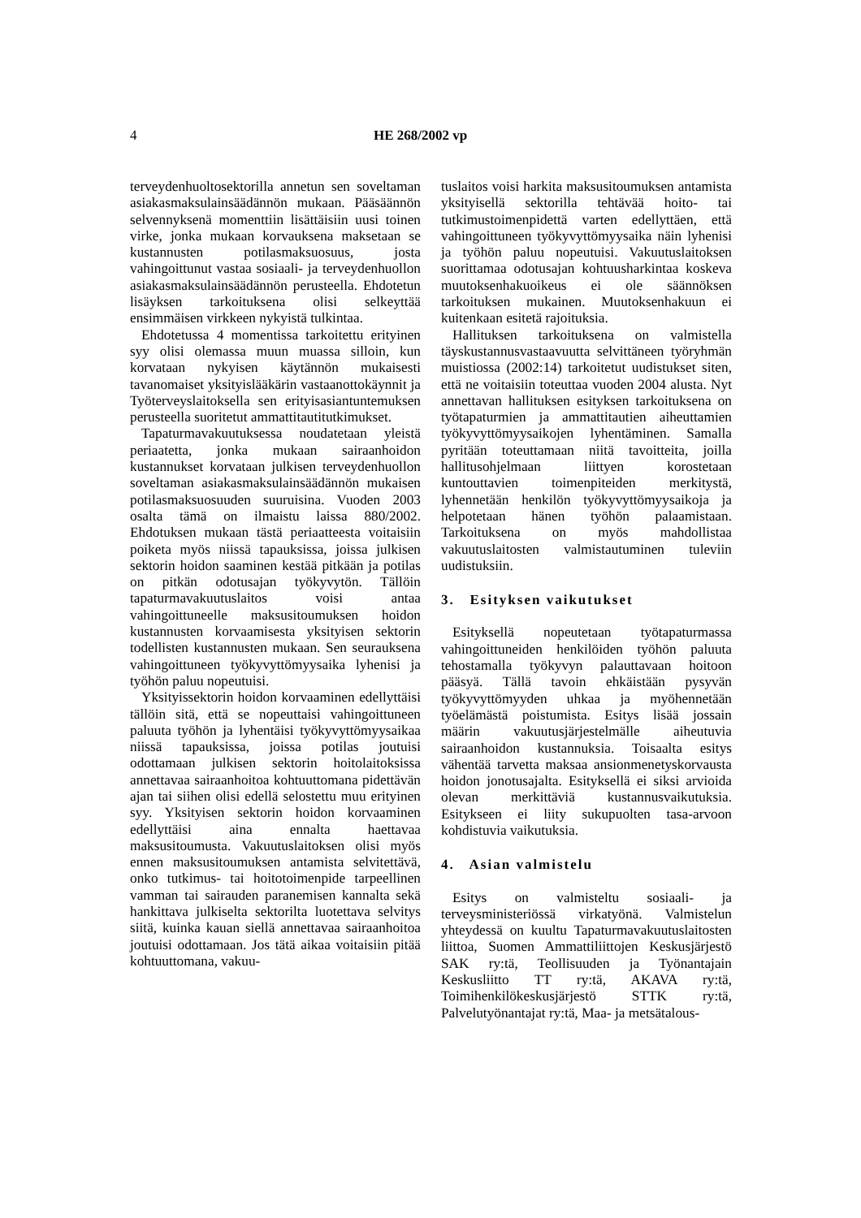4 HE 268/2002 vp
terveydenhuoltosektorilla annetun sen soveltaman asiakasmaksulainsäädännön mukaan. Pääsäännön selvennyksenä momenttiin lisättäisiin uusi toinen virke, jonka mukaan korvauksena maksetaan se kustannusten potilasmaksuosuus, josta vahingoittunut vastaa sosiaali- ja terveydenhuollon asiakasmaksulainsäädännön perusteella. Ehdotetun lisäyksen tarkoituksena olisi selkeyttää ensimmäisen virkkeen nykyistä tulkintaa.
Ehdotetussa 4 momentissa tarkoitettu erityinen syy olisi olemassa muun muassa silloin, kun korvataan nykyisen käytännön mukaisesti tavanomaiset yksityislääkärin vastaanottokäynnit ja Työterveyslaitoksella sen erityisasiantuntemuksen perusteella suoritetut ammattitautitutkimukset.
Tapaturmavakuutuksessa noudatetaan yleistä periaatetta, jonka mukaan sairaanhoidon kustannukset korvataan julkisen terveydenhuollon soveltaman asiakasmaksulainsäädännön mukaisen potilasmaksuosuuden suuruisina. Vuoden 2003 osalta tämä on ilmaistu laissa 880/2002. Ehdotuksen mukaan tästä periaatteesta voitaisiin poiketa myös niissä tapauksissa, joissa julkisen sektorin hoidon saaminen kestää pitkään ja potilas on pitkän odotusajan työkyvytön. Tällöin tapaturmavakuutuslaitos voisi antaa vahingoittuneelle maksusitoumuksen hoidon kustannusten korvaamisesta yksityisen sektorin todellisten kustannusten mukaan. Sen seurauksena vahingoittuneen työkyvyttömyysaika lyhenisi ja työhön paluu nopeutuisi.
Yksityissektorin hoidon korvaaminen edellyttäisi tällöin sitä, että se nopeuttaisi vahingoittuneen paluuta työhön ja lyhentäisi työkyvyttömyysaikaa niissä tapauksissa, joissa potilas joutuisi odottamaan julkisen sektorin hoitolaitoksissa annettavaa sairaanhoitoa kohtuuttomana pidettävän ajan tai siihen olisi edellä selostettu muu erityinen syy. Yksityisen sektorin hoidon korvaaminen edellyttäisi aina ennalta haettavaa maksusitoumusta. Vakuutuslaitoksen olisi myös ennen maksusitoumuksen antamista selvitettävä, onko tutkimus- tai hoitotoimenpide tarpeellinen vamman tai sairauden paranemisen kannalta sekä hankittava julkiselta sektorilta luotettava selvitys siitä, kuinka kauan siellä annettavaa sairaanhoitoa joutuisi odottamaan. Jos tätä aikaa voitaisiin pitää kohtuuttomana, vakuu-
tuslaitos voisi harkita maksusitoumuksen antamista yksityisellä sektorilla tehtävää hoito- tai tutkimustoimenpidettä varten edellyttäen, että vahingoittuneen työkyvyttömyysaika näin lyhenisi ja työhön paluu nopeutuisi. Vakuutuslaitoksen suorittamaa odotusajan kohtuusharkintaa koskeva muutoksenhakuoikeus ei ole säännöksen tarkoituksen mukainen. Muutoksenhakuun ei kuitenkaan esitetä rajoituksia.
Hallituksen tarkoituksena on valmistella täyskustannusvastaavuutta selvittäneen työryhmän muistiossa (2002:14) tarkoitetut uudistukset siten, että ne voitaisiin toteuttaa vuoden 2004 alusta. Nyt annettavan hallituksen esityksen tarkoituksena on työtapaturmien ja ammattitautien aiheuttamien työkyvyttömyysaikojen lyhentäminen. Samalla pyritään toteuttamaan niitä tavoitteita, joilla hallitusohjelmaan liittyen korostetaan kuntouttavien toimenpiteiden merkitystä, lyhennetään henkilön työkyvyttömyysaikoja ja helpotetaan hänen työhön palaamistaan. Tarkoituksena on myös mahdollistaa vakuutuslaitosten valmistautuminen tuleviin uudistuksiin.
3. Esityksen vaikutukset
Esityksellä nopeutetaan työtapaturmassa vahingoittuneiden henkilöiden työhön paluuta tehostamalla työkyvyn palauttavaan hoitoon pääsyä. Tällä tavoin ehkäistään pysyvän työkyvyttömyyden uhkaa ja myöhennetään työelämästä poistumista. Esitys lisää jossain määrin vakuutusjärjestelmälle aiheutuvia sairaanhoidon kustannuksia. Toisaalta esitys vähentää tarvetta maksaa ansionmenetyskorvausta hoidon jonotusajalta. Esityksellä ei siksi arvioida olevan merkittäviä kustannusvaikutuksia. Esitykseen ei liity sukupuolten tasa-arvoon kohdistuvia vaikutuksia.
4. Asian valmistelu
Esitys on valmisteltu sosiaali- ja terveysministeriössä virkatyönä. Valmistelun yhteydessä on kuultu Tapaturmavakuutuslaitosten liittoa, Suomen Ammattiliittojen Keskusjärjestö SAK ry:tä, Teollisuuden ja Työnantajain Keskusliitto TT ry:tä, AKAVA ry:tä, Toimihenkilökeskusjärjestö STTK ry:tä, Palvelutyönantajat ry:tä, Maa- ja metsätalous-